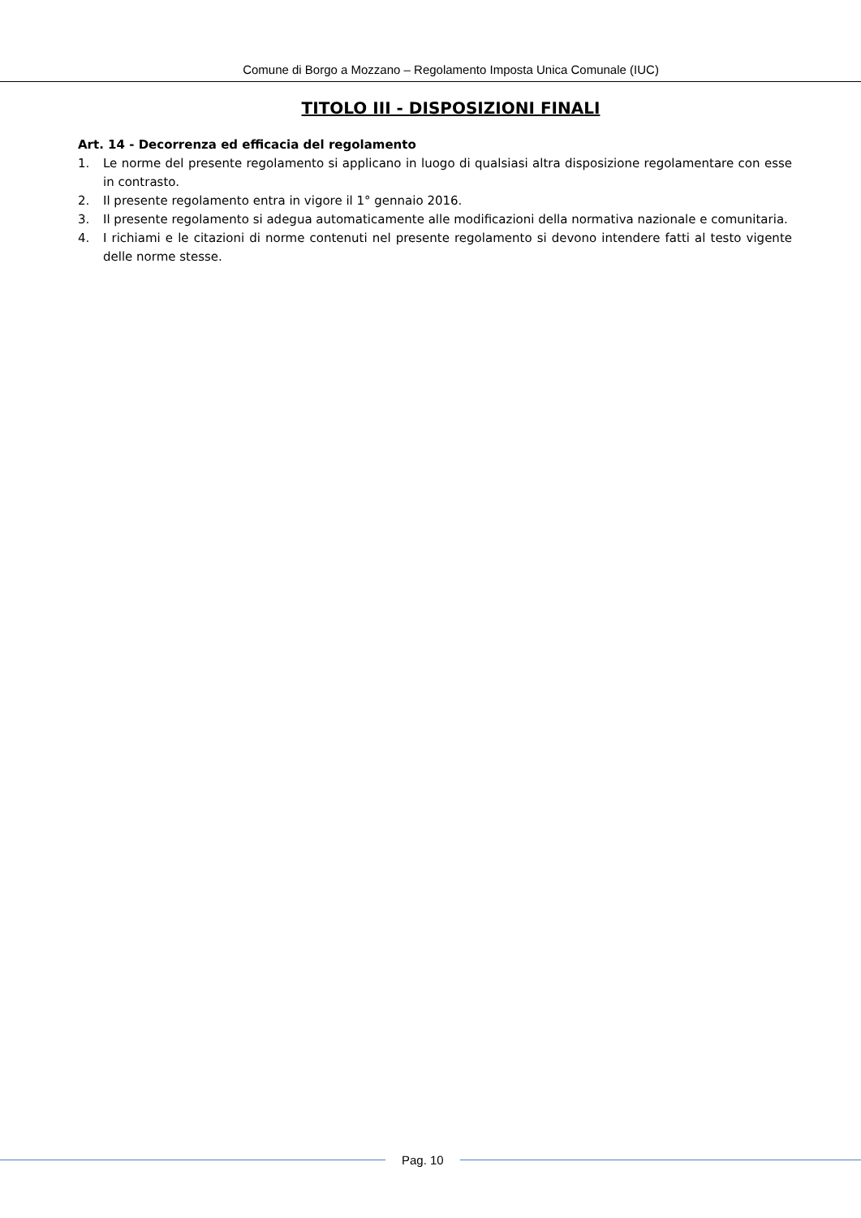Comune di Borgo a Mozzano – Regolamento Imposta Unica Comunale (IUC)
TITOLO III - DISPOSIZIONI FINALI
Art. 14 - Decorrenza ed efficacia del regolamento
1. Le norme del presente regolamento si applicano in luogo di qualsiasi altra disposizione regolamentare con esse in contrasto.
2. Il presente regolamento entra in vigore il 1° gennaio 2016.
3. Il presente regolamento si adegua automaticamente alle modificazioni della normativa nazionale e comunitaria.
4. I richiami e le citazioni di norme contenuti nel presente regolamento si devono intendere fatti al testo vigente delle norme stesse.
Pag. 10